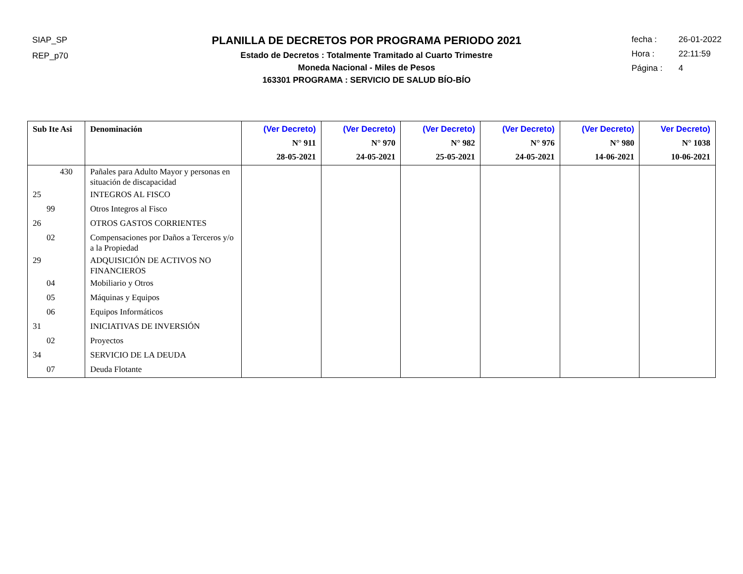SIAP_SP
REP_p70
PLANILLA DE DECRETOS POR PROGRAMA PERIODO 2021
Estado de Decretos : Totalmente Tramitado al Cuarto Trimestre
Moneda Nacional - Miles de Pesos
163301 PROGRAMA : SERVICIO DE SALUD BÍO-BÍO
fecha : 26-01-2022
Hora : 22:11:59
Página : 4
| Sub Ite Asi | Denominación | (Ver Decreto) N° 911 28-05-2021 | (Ver Decreto) N° 970 24-05-2021 | (Ver Decreto) N° 982 25-05-2021 | (Ver Decreto) N° 976 24-05-2021 | (Ver Decreto) N° 980 14-06-2021 | Ver Decreto) N° 1038 10-06-2021 |
| --- | --- | --- | --- | --- | --- | --- | --- |
| 430 | Pañales para Adulto Mayor y personas en situación de discapacidad | | | | | | |
| 25 | INTEGROS AL FISCO | | | | | | |
| 99 | Otros Integros al Fisco | | | | | | |
| 26 | OTROS GASTOS CORRIENTES | | | | | | |
| 02 | Compensaciones por Daños a Terceros y/o a la Propiedad | | | | | | |
| 29 | ADQUISICIÓN DE ACTIVOS NO FINANCIEROS | | | | | | |
| 04 | Mobiliario y Otros | | | | | | |
| 05 | Máquinas y Equipos | | | | | | |
| 06 | Equipos Informáticos | | | | | | |
| 31 | INICIATIVAS DE INVERSIÓN | | | | | | |
| 02 | Proyectos | | | | | | |
| 34 | SERVICIO DE LA DEUDA | | | | | | |
| 07 | Deuda Flotante | | | | | | |